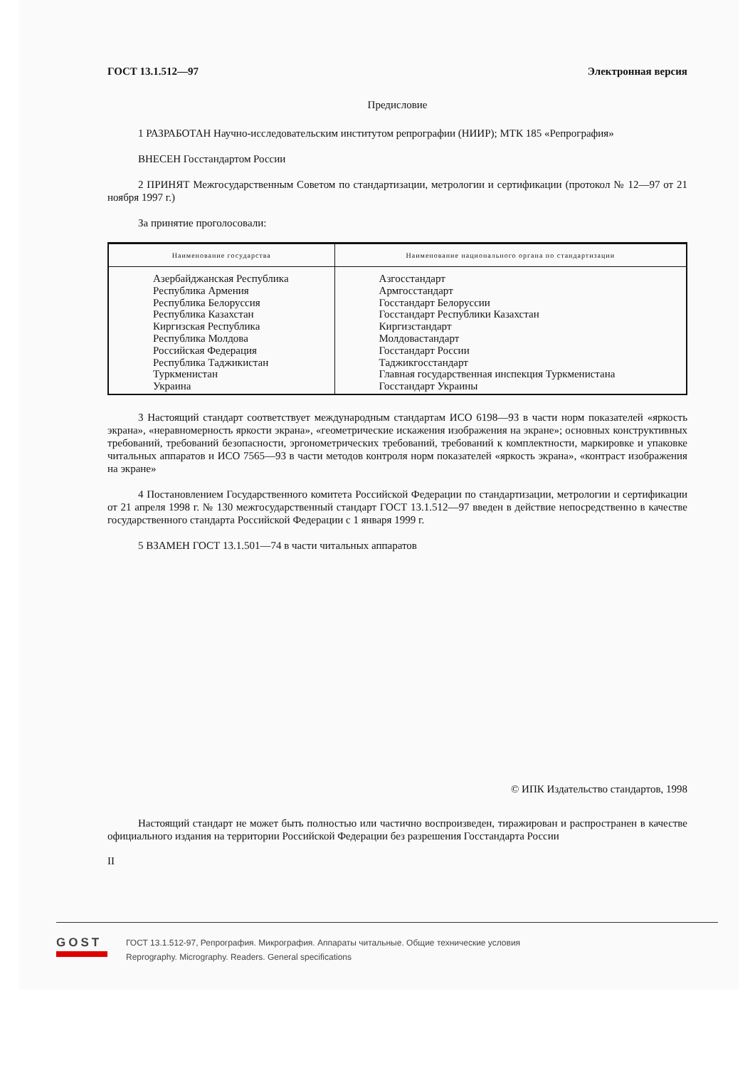ГОСТ 13.1.512—97 Электронная версия
Предисловие
1 РАЗРАБОТАН Научно-исследовательским институтом репрографии (НИИР); МТК 185 «Репрография»
ВНЕСЕН Госстандартом России
2 ПРИНЯТ Межгосударственным Советом по стандартизации, метрологии и сертификации (протокол № 12—97 от 21 ноября 1997 г.)
За принятие проголосовали:
| Наименование государства | Наименование национального органа по стандартизации |
| --- | --- |
| Азербайджанская Республика Республика Армения Республика Белоруссия Республика Казахстан Киргизская Республика Республика Молдова Российская Федерация Республика Таджикистан Туркменистан Украина | Азгосстандарт Армгосстандарт Госстандарт Белоруссии Госстандарт Республики Казахстан Киргизстандарт Молдовастандарт Госстандарт России Таджикгосстандарт Главная государственная инспекция Туркменистана Госстандарт Украины |
3 Настоящий стандарт соответствует международным стандартам ИСО 6198—93 в части норм показателей «яркость экрана», «неравномерность яркости экрана», «геометрические искажения изображения на экране»; основных конструктивных требований, требований безопасности, эргонометрических требований, требований к комплектности, маркировке и упаковке читальных аппаратов и ИСО 7565—93 в части методов контроля норм показателей «яркость экрана», «контраст изображения на экране»
4 Постановлением Государственного комитета Российской Федерации по стандартизации, метрологии и сертификации от 21 апреля 1998 г. № 130 межгосударственный стандарт ГОСТ 13.1.512—97 введен в действие непосредственно в качестве государственного стандарта Российской Федерации с 1 января 1999 г.
5 ВЗАМЕН ГОСТ 13.1.501—74 в части читальных аппаратов
© ИПК Издательство стандартов, 1998
Настоящий стандарт не может быть полностью или частично воспроизведен, тиражирован и распространен в качестве официального издания на территории Российской Федерации без разрешения Госстандарта России
II
GOST
ГОСТ 13.1.512-97, Репрография. Микрография. Аппараты читальные. Общие технические условия
Reprography. Micrography. Readers. General specifications